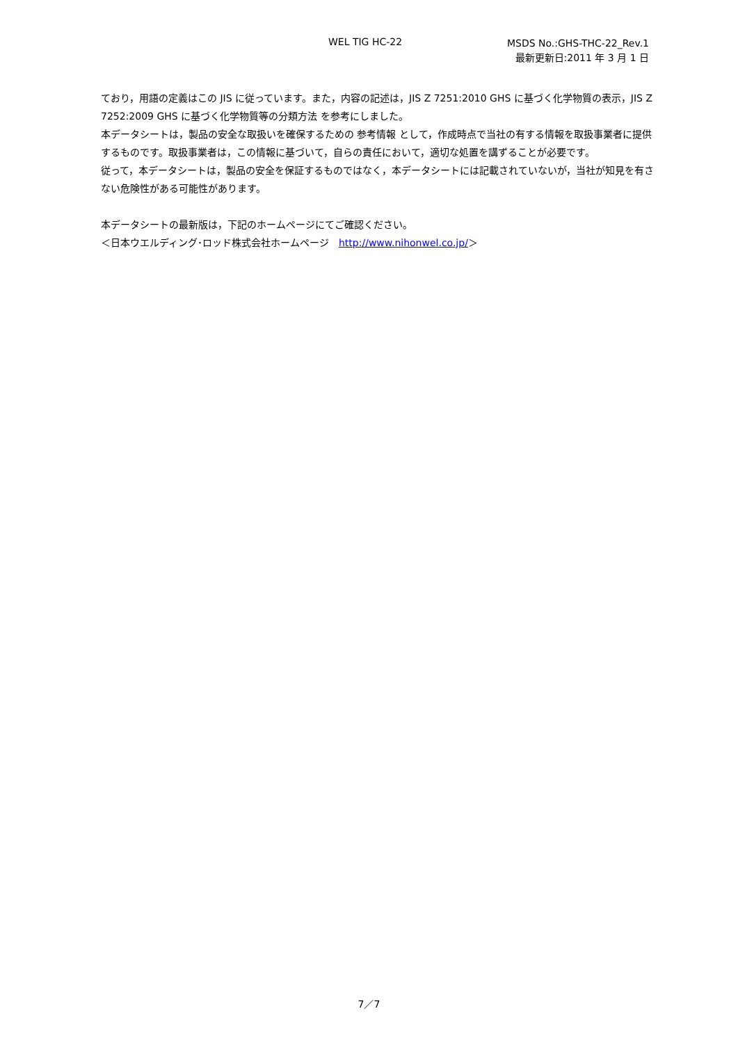WEL TIG HC-22
MSDS No.:GHS-THC-22_Rev.1
最新更新日:2011 年 3 月 1 日
ており，用語の定義はこの JIS に従っています。また，内容の記述は，JIS Z 7251:2010 GHS に基づく化学物質の表示，JIS Z 7252:2009 GHS に基づく化学物質等の分類方法 を参考にしました。
本データシートは，製品の安全な取扱いを確保するための 参考情報 として，作成時点で当社の有する情報を取扱事業者に提供するものです。取扱事業者は，この情報に基づいて，自らの責任において，適切な処置を講ずることが必要です。
従って，本データシートは，製品の安全を保証するものではなく，本データシートには記載されていないが，当社が知見を有さない危険性がある可能性があります。
本データシートの最新版は，下記のホームページにてご確認ください。
＜日本ウエルディング･ロッド株式会社ホームページ　http://www.nihonwel.co.jp/＞
7／7